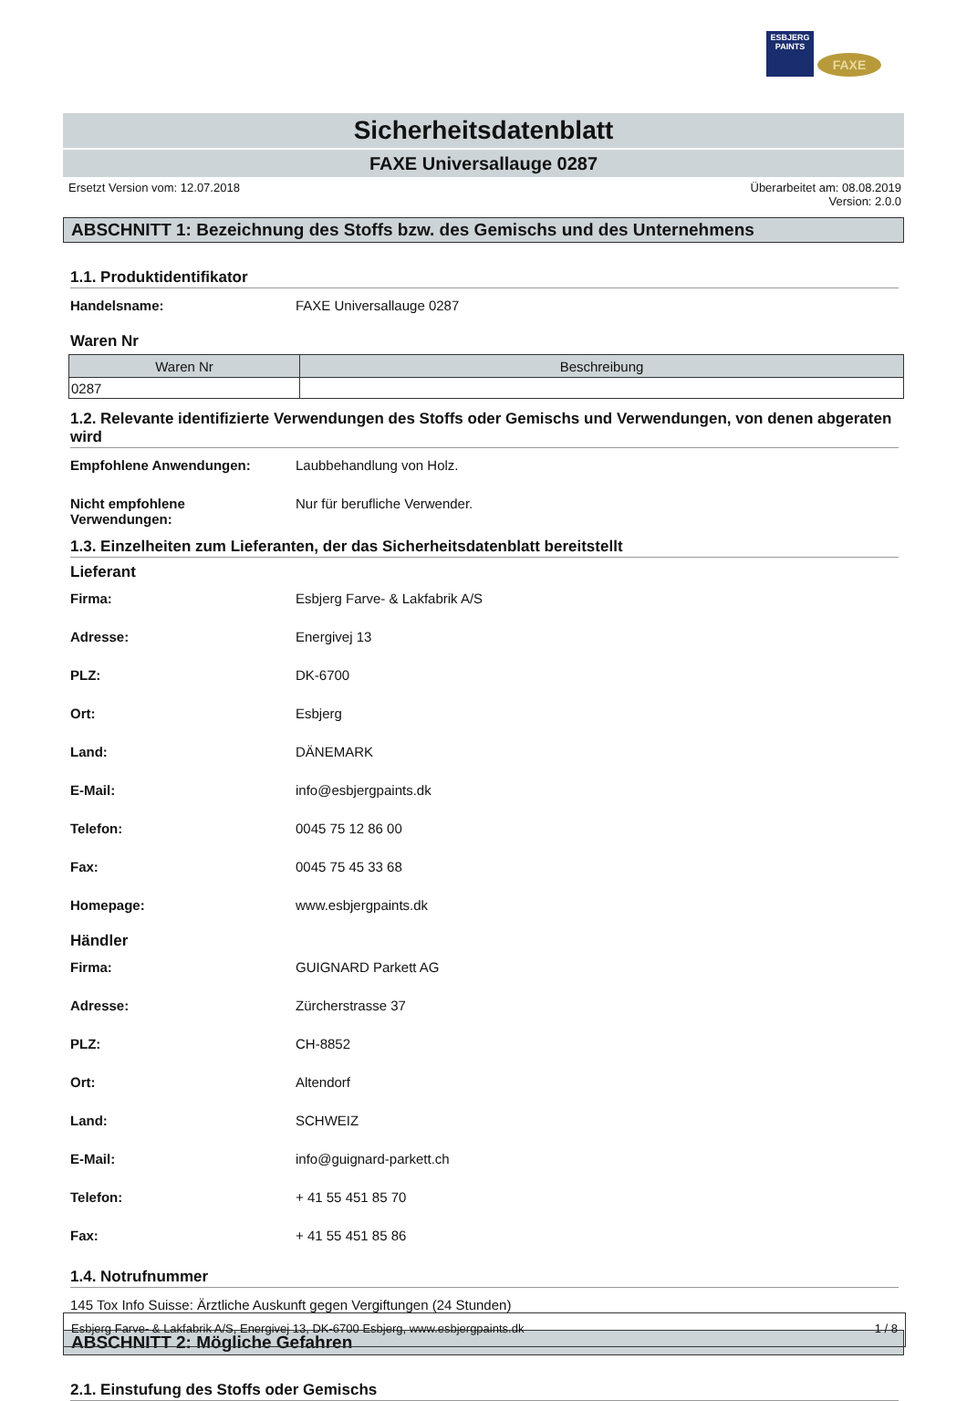ESBJERG
PAINTS
FAXE
Sicherheitsdatenblatt
FAXE Universallauge 0287
Ersetzt Version vom: 12.07.2018 Überarbeitet am: 08.08.2019
Version: 2.0.0
ABSCHNITT 1: Bezeichnung des Stoffs bzw. des Gemischs und des Unternehmens
1.1. Produktidentifikator
Handelsname: FAXE Universallauge 0287
Waren Nr
| Waren Nr | Beschreibung |
| --- | --- |
| 0287 | |
1.2. Relevante identifizierte Verwendungen des Stoffs oder Gemischs und Verwendungen, von denen abgeraten wird
Empfohlene Anwendungen: Laubbehandlung von Holz.
Nicht empfohlene
Verwendungen: Nur für berufliche Verwender.
1.3. Einzelheiten zum Lieferanten, der das Sicherheitsdatenblatt bereitstellt
Lieferant
Firma: Esbjerg Farve- & Lakfabrik A/S
Adresse: Energivej 13
PLZ: DK-6700
Ort: Esbjerg
Land: DÄNEMARK
E-Mail: info@esbjergpaints.dk
Telefon: 0045 75 12 86 00
Fax: 0045 75 45 33 68
Homepage: www.esbjergpaints.dk
Händler
Firma: GUIGNARD Parkett AG
Adresse: Zürcherstrasse 37
PLZ: CH-8852
Ort: Altendorf
Land: SCHWEIZ
E-Mail: info@guignard-parkett.ch
Telefon: + 41 55 451 85 70
Fax: + 41 55 451 85 86
1.4. Notrufnummer
145 Tox Info Suisse: Ärztliche Auskunft gegen Vergiftungen (24 Stunden)
ABSCHNITT 2: Mögliche Gefahren
2.1. Einstufung des Stoffs oder Gemischs
Esbjerg Farve- & Lakfabrik A/S, Energivej 13, DK-6700 Esbjerg, www.esbjergpaints.dk 1 / 8